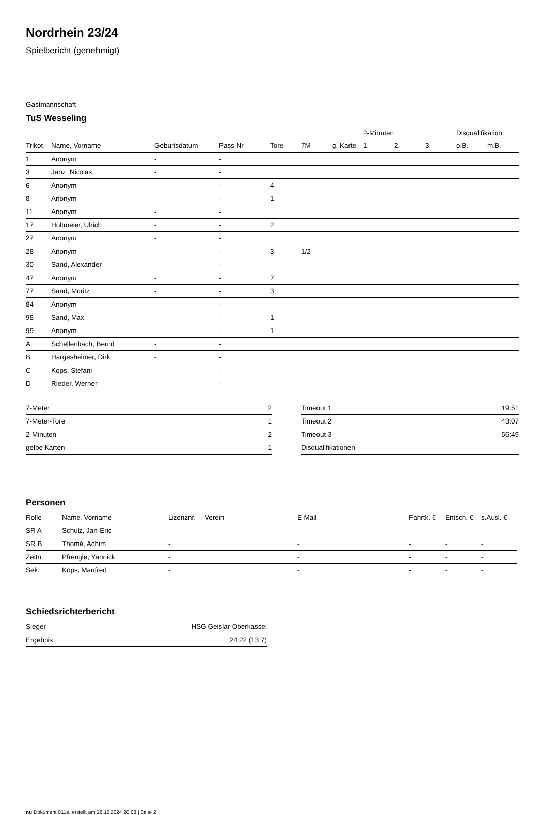Nordrhein 23/24
Spielbericht (genehmigt)
Gastmannschaft
TuS Wesseling
| | | | | | | | 2-Minuten | | | Disqualifikation | |
| --- | --- | --- | --- | --- | --- | --- | --- | --- | --- | --- | --- |
| Trikot | Name, Vorname | Geburtsdatum | Pass-Nr | Tore | 7M | g. Karte | 1. | 2. | 3. | o.B. | m.B. |
| 1 | Anonym | - | - | | | | | | | | |
| 3 | Janz, Nicolas | - | - | | | | | | | | |
| 6 | Anonym | - | - | 4 | | | | | | | |
| 8 | Anonym | - | - | 1 | | | | | | | |
| 11 | Anonym | - | - | | | | | | | | |
| 17 | Holtmeier, Ulrich | - | - | 2 | | | | | | | |
| 27 | Anonym | - | - | | | | | | | | |
| 28 | Anonym | - | - | 3 | 1/2 | | | | | | |
| 30 | Sand, Alexander | - | - | | | | | | | | |
| 47 | Anonym | - | - | 7 | | | | | | | |
| 77 | Sand, Moritz | - | - | 3 | | | | | | | |
| 84 | Anonym | - | - | | | | | | | | |
| 98 | Sand, Max | - | - | 1 | | | | | | | |
| 99 | Anonym | - | - | 1 | | | | | | | |
| A | Schellenbach, Bernd | - | - | | | | | | | | |
| B | Hargesheimer, Dirk | - | - | | | | | | | | |
| C | Kops, Stefani | - | - | | | | | | | | |
| D | Rieder, Werner | - | - | | | | | | | | |
| 7-Meter | 2 |
| 7-Meter-Tore | 1 |
| 2-Minuten | 2 |
| gelbe Karten | 1 |
| Timeout 1 | 19:51 |
| Timeout 2 | 43:07 |
| Timeout 3 | 56:49 |
| Disqualifikationen | |
Personen
| Rolle | Name, Vorname | Lizenznr. | Verein | E-Mail | Fahrtk. € | Entsch. € | s.Ausl. € |
| --- | --- | --- | --- | --- | --- | --- | --- |
| SR A | Schulz, Jan-Eric | - | | - | - | - | - |
| SR B | Thomé, Achim | - | | - | - | - | - |
| Zeitn. | Pfrengle, Yannick | - | | - | - | - | - |
| Sek. | Kops, Manfred | - | | - | - | - | - |
Schiedsrichterbericht
| Sieger | HSG Geislar-Oberkassel |
| Ergebnis | 24:22 (13:7) |
nu.Dokument 011e, erstellt am 26.12.2024 20:08 | Seite 2